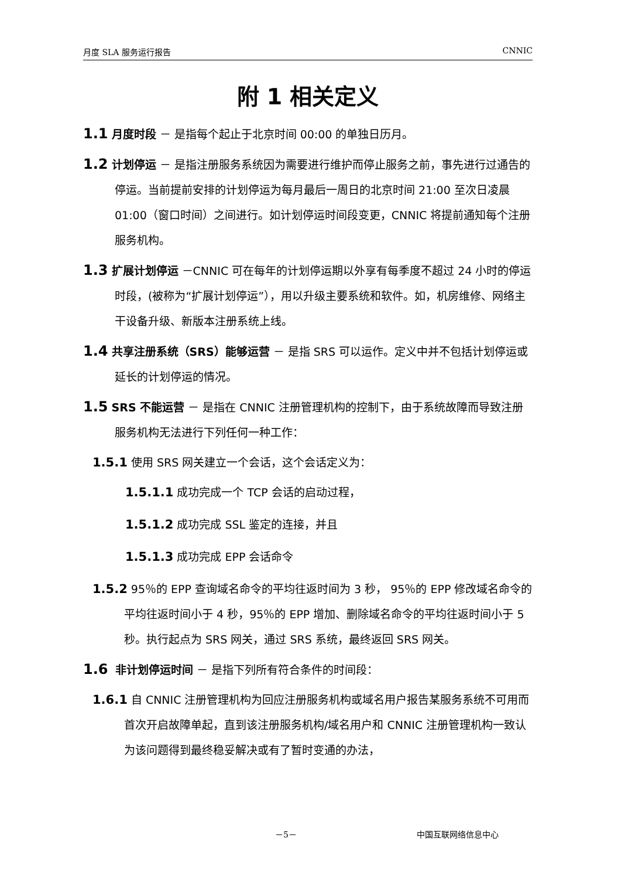月度 SLA 服务运行报告 CNNIC
附 1 相关定义
1.1 月度时段 － 是指每个起止于北京时间 00:00 的单独日历月。
1.2 计划停运 － 是指注册服务系统因为需要进行维护而停止服务之前，事先进行过通告的停运。当前提前安排的计划停运为每月最后一周日的北京时间 21:00 至次日凌晨 01:00（窗口时间）之间进行。如计划停运时间段变更，CNNIC 将提前通知每个注册服务机构。
1.3 扩展计划停运 －CNNIC 可在每年的计划停运期以外享有每季度不超过 24 小时的停运时段，(被称为“扩展计划停运”），用以升级主要系统和软件。如，机房维修、网络主干设备升级、新版本注册系统上线。
1.4 共享注册系统（SRS）能够运营 － 是指 SRS 可以运作。定义中并不包括计划停运或延长的计划停运的情况。
1.5 SRS 不能运营 － 是指在 CNNIC 注册管理机构的控制下，由于系统故障而导致注册服务机构无法进行下列任何一种工作：
1.5.1 使用 SRS 网关建立一个会话，这个会话定义为：
1.5.1.1 成功完成一个 TCP 会话的启动过程，
1.5.1.2 成功完成 SSL 鉴定的连接，并且
1.5.1.3 成功完成 EPP 会话命令
1.5.2 95％的 EPP 查询域名命令的平均往返时间为 3 秒， 95％的 EPP 修改域名命令的平均往返时间小于 4 秒，95％的 EPP 增加、删除域名命令的平均往返时间小于 5 秒。执行起点为 SRS 网关，通过 SRS 系统，最终返回 SRS 网关。
1.6 非计划停运时间 － 是指下列所有符合条件的时间段：
1.6.1 自 CNNIC 注册管理机构为回应注册服务机构或域名用户报告某服务系统不可用而首次开启故障单起，直到该注册服务机构/域名用户和 CNNIC 注册管理机构一致认为该问题得到最终稳妥解决或有了暂时变通的办法，
－5－ 中国互联网络信息中心